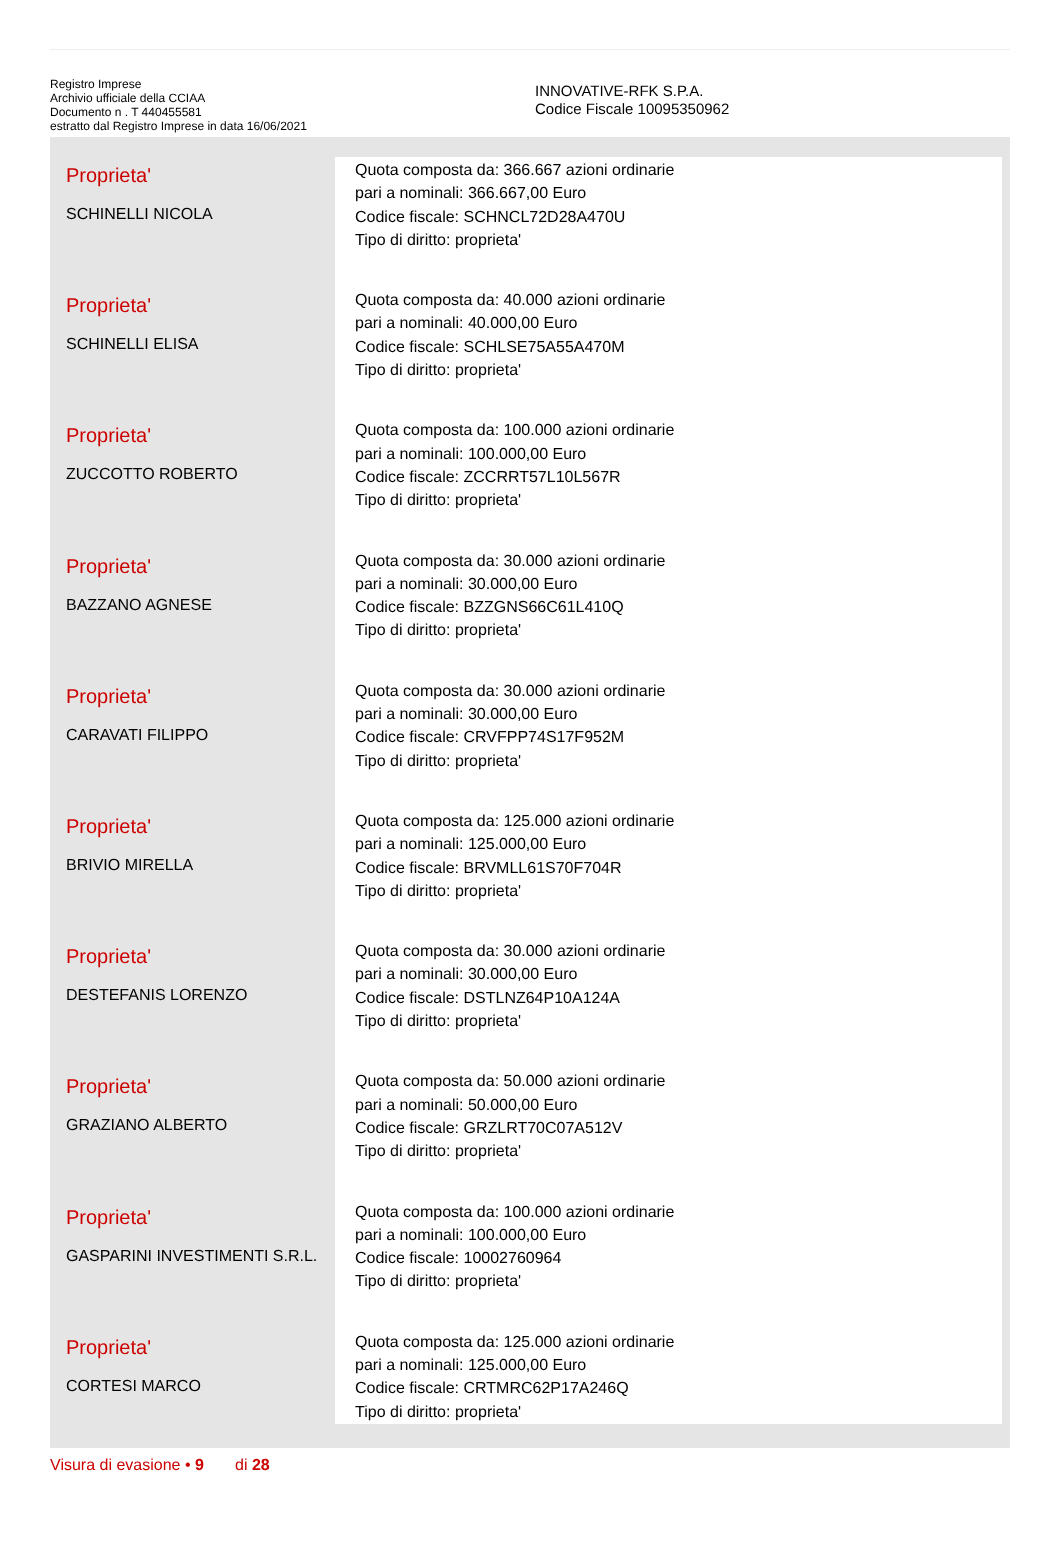Registro Imprese
Archivio ufficiale della CCIAA
Documento n . T 440455581
estratto dal Registro Imprese in data 16/06/2021
INNOVATIVE-RFK S.P.A.
Codice Fiscale 10095350962
| Proprieta' SCHINELLI NICOLA | Quota composta da: 366.667 azioni ordinarie pari a nominali: 366.667,00 Euro Codice fiscale: SCHNCL72D28A470U Tipo di diritto: proprieta' |
| Proprieta' SCHINELLI ELISA | Quota composta da: 40.000 azioni ordinarie pari a nominali: 40.000,00 Euro Codice fiscale: SCHLSE75A55A470M Tipo di diritto: proprieta' |
| Proprieta' ZUCCOTTO ROBERTO | Quota composta da: 100.000 azioni ordinarie pari a nominali: 100.000,00 Euro Codice fiscale: ZCCRRT57L10L567R Tipo di diritto: proprieta' |
| Proprieta' BAZZANO AGNESE | Quota composta da: 30.000 azioni ordinarie pari a nominali: 30.000,00 Euro Codice fiscale: BZZGNS66C61L410Q Tipo di diritto: proprieta' |
| Proprieta' CARAVATI FILIPPO | Quota composta da: 30.000 azioni ordinarie pari a nominali: 30.000,00 Euro Codice fiscale: CRVFPP74S17F952M Tipo di diritto: proprieta' |
| Proprieta' BRIVIO MIRELLA | Quota composta da: 125.000 azioni ordinarie pari a nominali: 125.000,00 Euro Codice fiscale: BRVMLL61S70F704R Tipo di diritto: proprieta' |
| Proprieta' DESTEFANIS LORENZO | Quota composta da: 30.000 azioni ordinarie pari a nominali: 30.000,00 Euro Codice fiscale: DSTLNZ64P10A124A Tipo di diritto: proprieta' |
| Proprieta' GRAZIANO ALBERTO | Quota composta da: 50.000 azioni ordinarie pari a nominali: 50.000,00 Euro Codice fiscale: GRZLRT70C07A512V Tipo di diritto: proprieta' |
| Proprieta' GASPARINI INVESTIMENTI S.R.L. | Quota composta da: 100.000 azioni ordinarie pari a nominali: 100.000,00 Euro Codice fiscale: 10002760964 Tipo di diritto: proprieta' |
| Proprieta' CORTESI MARCO | Quota composta da: 125.000 azioni ordinarie pari a nominali: 125.000,00 Euro Codice fiscale: CRTMRC62P17A246Q Tipo di diritto: proprieta' |
Visura di evasione • 9 di 28